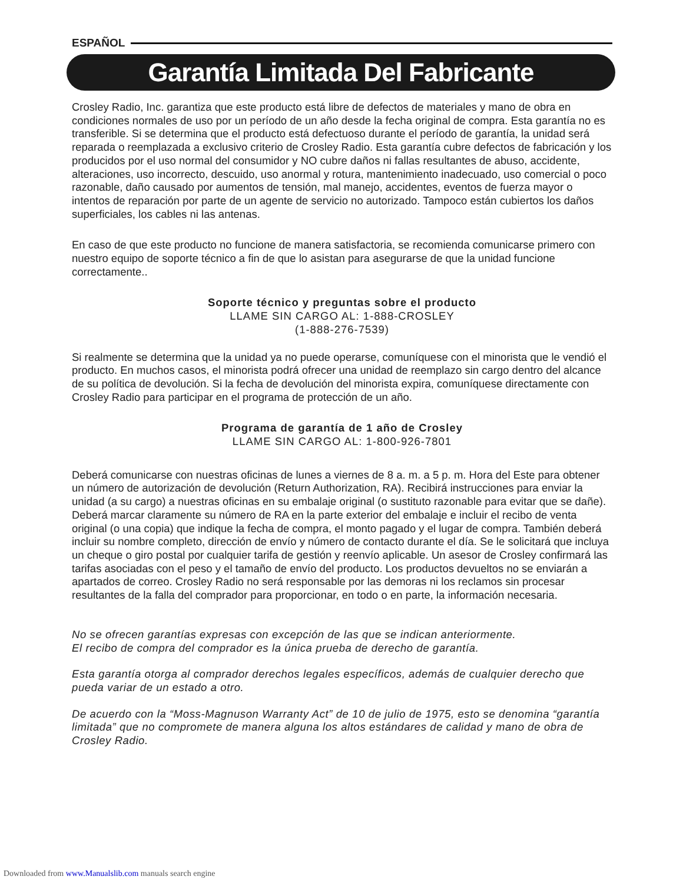ESPAÑOL
Garantía Limitada Del Fabricante
Crosley Radio, Inc. garantiza que este producto está libre de defectos de materiales y mano de obra en condiciones normales de uso por un período de un año desde la fecha original de compra. Esta garantía no es transferible. Si se determina que el producto está defectuoso durante el período de garantía, la unidad será reparada o reemplazada a exclusivo criterio de Crosley Radio. Esta garantía cubre defectos de fabricación y los producidos por el uso normal del consumidor y NO cubre daños ni fallas resultantes de abuso, accidente, alteraciones, uso incorrecto, descuido, uso anormal y rotura, mantenimiento inadecuado, uso comercial o poco razonable, daño causado por aumentos de tensión, mal manejo, accidentes, eventos de fuerza mayor o intentos de reparación por parte de un agente de servicio no autorizado. Tampoco están cubiertos los daños superficiales, los cables ni las antenas.
En caso de que este producto no funcione de manera satisfactoria, se recomienda comunicarse primero con nuestro equipo de soporte técnico a fin de que lo asistan para asegurarse de que la unidad funcione correctamente..
Soporte técnico y preguntas sobre el producto
LLAME SIN CARGO AL: 1-888-CROSLEY
(1-888-276-7539)
Si realmente se determina que la unidad ya no puede operarse, comuníquese con el minorista que le vendió el producto. En muchos casos, el minorista podrá ofrecer una unidad de reemplazo sin cargo dentro del alcance de su política de devolución. Si la fecha de devolución del minorista expira, comuníquese directamente con Crosley Radio para participar en el programa de protección de un año.
Programa de garantía de 1 año de Crosley
LLAME SIN CARGO AL: 1-800-926-7801
Deberá comunicarse con nuestras oficinas de lunes a viernes de 8 a. m. a 5 p. m. Hora del Este para obtener un número de autorización de devolución (Return Authorization, RA). Recibirá instrucciones para enviar la unidad (a su cargo) a nuestras oficinas en su embalaje original (o sustituto razonable para evitar que se dañe). Deberá marcar claramente su número de RA en la parte exterior del embalaje e incluir el recibo de venta original (o una copia) que indique la fecha de compra, el monto pagado y el lugar de compra. También deberá incluir su nombre completo, dirección de envío y número de contacto durante el día. Se le solicitará que incluya un cheque o giro postal por cualquier tarifa de gestión y reenvío aplicable. Un asesor de Crosley confirmará las tarifas asociadas con el peso y el tamaño de envío del producto. Los productos devueltos no se enviarán a apartados de correo. Crosley Radio no será responsable por las demoras ni los reclamos sin procesar resultantes de la falla del comprador para proporcionar, en todo o en parte, la información necesaria.
No se ofrecen garantías expresas con excepción de las que se indican anteriormente.
El recibo de compra del comprador es la única prueba de derecho de garantía.
Esta garantía otorga al comprador derechos legales específicos, además de cualquier derecho que pueda variar de un estado a otro.
De acuerdo con la “Moss-Magnuson Warranty Act” de 10 de julio de 1975, esto se denomina “garantía limitada” que no compromete de manera alguna los altos estándares de calidad y mano de obra de Crosley Radio.
Downloaded from www.Manualslib.com manuals search engine